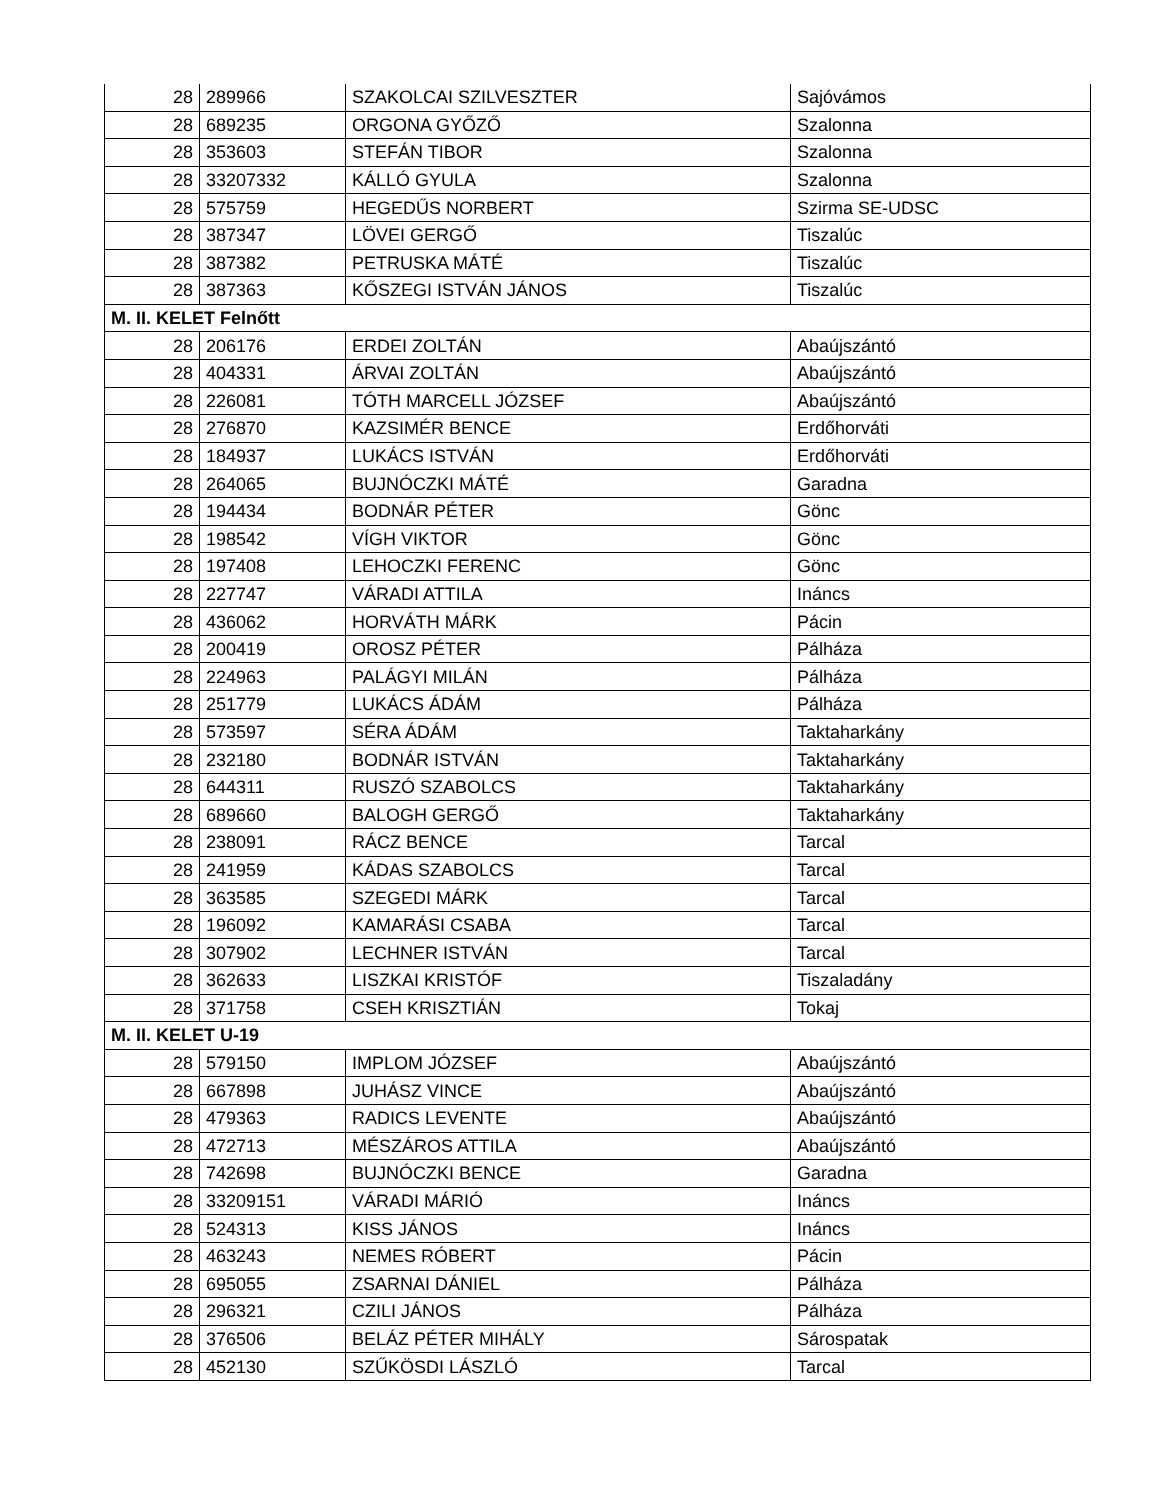| 28 | 289966 | SZAKOLCAI SZILVESZTER | Sajóvámos |
| 28 | 689235 | ORGONA GYŐZŐ | Szalonna |
| 28 | 353603 | STEFÁN TIBOR | Szalonna |
| 28 | 33207332 | KÁLLÓ GYULA | Szalonna |
| 28 | 575759 | HEGEDŰS NORBERT | Szirma SE-UDSC |
| 28 | 387347 | LÖVEI GERGŐ | Tiszalúc |
| 28 | 387382 | PETRUSKA MÁTÉ | Tiszalúc |
| 28 | 387363 | KŐSZEGI ISTVÁN JÁNOS | Tiszalúc |
| M. II. KELET Felnőtt | | | |
| 28 | 206176 | ERDEI ZOLTÁN | Abaújszántó |
| 28 | 404331 | ÁRVAI ZOLTÁN | Abaújszántó |
| 28 | 226081 | TÓTH MARCELL JÓZSEF | Abaújszántó |
| 28 | 276870 | KAZSIMÉR BENCE | Erdőhorváti |
| 28 | 184937 | LUKÁCS ISTVÁN | Erdőhorváti |
| 28 | 264065 | BUJNÓCZKI MÁTÉ | Garadna |
| 28 | 194434 | BODNÁR PÉTER | Gönc |
| 28 | 198542 | VÍGH VIKTOR | Gönc |
| 28 | 197408 | LEHOCZKI FERENC | Gönc |
| 28 | 227747 | VÁRADI ATTILA | Ináncs |
| 28 | 436062 | HORVÁTH MÁRK | Pácin |
| 28 | 200419 | OROSZ PÉTER | Pálháza |
| 28 | 224963 | PALÁGYI MILÁN | Pálháza |
| 28 | 251779 | LUKÁCS ÁDÁM | Pálháza |
| 28 | 573597 | SÉRA ÁDÁM | Taktaharkány |
| 28 | 232180 | BODNÁR ISTVÁN | Taktaharkány |
| 28 | 644311 | RUSZÓ SZABOLCS | Taktaharkány |
| 28 | 689660 | BALOGH GERGŐ | Taktaharkány |
| 28 | 238091 | RÁCZ BENCE | Tarcal |
| 28 | 241959 | KÁDAS SZABOLCS | Tarcal |
| 28 | 363585 | SZEGEDI MÁRK | Tarcal |
| 28 | 196092 | KAMARÁSI CSABA | Tarcal |
| 28 | 307902 | LECHNER ISTVÁN | Tarcal |
| 28 | 362633 | LISZKAI KRISTÓF | Tiszaladány |
| 28 | 371758 | CSEH KRISZTIÁN | Tokaj |
| M. II. KELET U-19 | | | |
| 28 | 579150 | IMPLOM JÓZSEF | Abaújszántó |
| 28 | 667898 | JUHÁSZ VINCE | Abaújszántó |
| 28 | 479363 | RADICS LEVENTE | Abaújszántó |
| 28 | 472713 | MÉSZÁROS ATTILA | Abaújszántó |
| 28 | 742698 | BUJNÓCZKI BENCE | Garadna |
| 28 | 33209151 | VÁRADI MÁRIÓ | Ináncs |
| 28 | 524313 | KISS JÁNOS | Ináncs |
| 28 | 463243 | NEMES RÓBERT | Pácin |
| 28 | 695055 | ZSARNAI DÁNIEL | Pálháza |
| 28 | 296321 | CZILI JÁNOS | Pálháza |
| 28 | 376506 | BELÁZ PÉTER MIHÁLY | Sárospatak |
| 28 | 452130 | SZŰKÖSDI LÁSZLÓ | Tarcal |